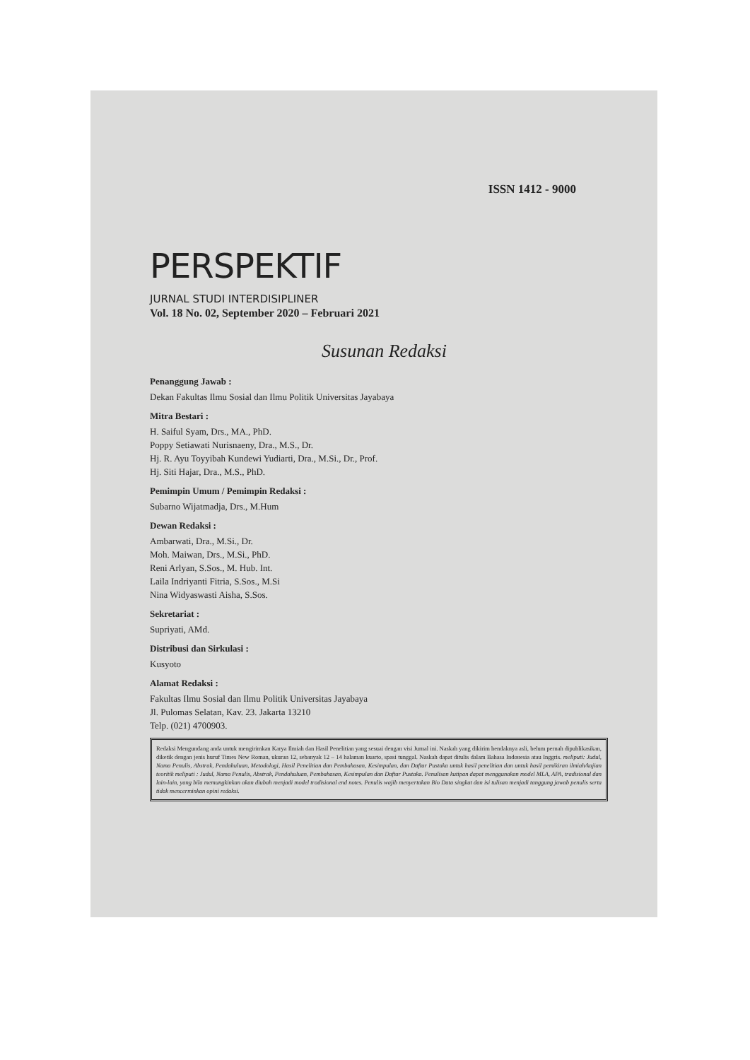ISSN 1412 - 9000
PERSPEKTIF
JURNAL STUDI INTERDISIPLINER
Vol. 18 No. 02, September 2020 – Februari 2021
Susunan Redaksi
Penanggung Jawab :
Dekan Fakultas Ilmu Sosial dan Ilmu Politik Universitas Jayabaya
Mitra Bestari :
H. Saiful Syam, Drs., MA., PhD.
Poppy Setiawati Nurisnaeny, Dra., M.S., Dr.
Hj. R. Ayu Toyyibah Kundewi Yudiarti, Dra., M.Si., Dr., Prof.
Hj. Siti Hajar, Dra., M.S., PhD.
Pemimpin Umum / Pemimpin Redaksi :
Subarno Wijatmadja, Drs., M.Hum
Dewan Redaksi :
Ambarwati, Dra., M.Si., Dr.
Moh. Maiwan, Drs., M.Si., PhD.
Reni Arlyan, S.Sos., M. Hub. Int.
Laila Indriyanti Fitria, S.Sos., M.Si
Nina Widyaswasti Aisha, S.Sos.
Sekretariat :
Supriyati, AMd.
Distribusi dan Sirkulasi :
Kusyoto
Alamat Redaksi :
Fakultas Ilmu Sosial dan Ilmu Politik Universitas Jayabaya
Jl. Pulomas Selatan, Kav. 23. Jakarta 13210
Telp. (021) 4700903.
Redaksi Mengundang anda untuk mengirimkan Karya Ilmiah dan Hasil Penelitian yang sesuai dengan visi Jurnal ini. Naskah yang dikirim hendaknya asli, belum pernah dipublikasikan, diketik dengan jenis huruf Times New Roman, ukuran 12, sebanyak 12 – 14 halaman kuarto, spasi tunggal. Naskah dapat ditulis dalam Bahasa Indonesia atau Inggris. meliputi: Judul, Nama Penulis, Abstrak, Pendahuluan, Metodologi, Hasil Penelitian dan Pembahasan, Kesimpulan, dan Daftar Pustaka untuk hasil penelitian dan untuk hasil pemikiran ilmiah/kajian teoritik meliputi : Judul, Nama Penulis, Abstrak, Pendahuluan, Pembahasan, Kesimpulan dan Daftar Pustaka. Penulisan kutipan dapat menggunakan model MLA, APA, tradisional dan lain-lain, yang bila memungkinkan akan diubah menjadi model tradisional end notes. Penulis wajib menyertakan Bio Data singkat dan isi tulisan menjadi tanggung jawab penulis serta tidak mencerminkan opini redaksi.